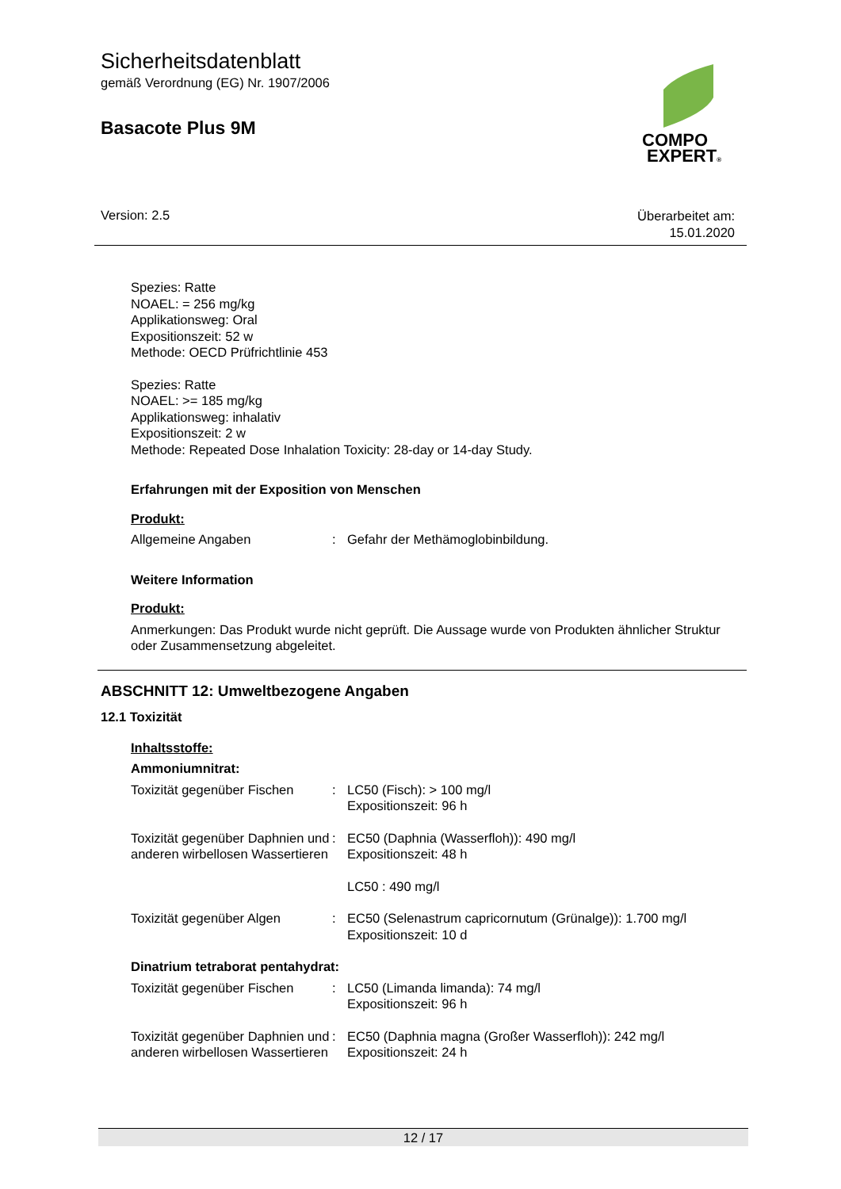Sicherheitsdatenblatt
gemäß Verordnung (EG) Nr. 1907/2006
Basacote Plus 9M
COMPO
EXPERT®
Version: 2.5
Überarbeitet am:
15.01.2020
Spezies: Ratte
NOAEL: = 256 mg/kg
Applikationsweg: Oral
Expositionszeit: 52 w
Methode: OECD Prüfrichtlinie 453
Spezies: Ratte
NOAEL: >= 185 mg/kg
Applikationsweg: inhalativ
Expositionszeit: 2 w
Methode: Repeated Dose Inhalation Toxicity: 28-day or 14-day Study.
Erfahrungen mit der Exposition von Menschen
Produkt:
Allgemeine Angaben : Gefahr der Methämoglobinbildung.
Weitere Information
Produkt:
Anmerkungen: Das Produkt wurde nicht geprüft. Die Aussage wurde von Produkten ähnlicher Struktur oder Zusammensetzung abgeleitet.
ABSCHNITT 12: Umweltbezogene Angaben
12.1 Toxizität
Inhaltsstoffe:
Ammoniumnitrat:
Toxizität gegenüber Fischen
: LC50 (Fisch): > 100 mg/l
Expositionszeit: 96 h
Toxizität gegenüber Daphnien und anderen wirbellosen Wassertieren
: EC50 (Daphnia (Wasserfloh)): 490 mg/l
Expositionszeit: 48 h
LC50 : 490 mg/l
Toxizität gegenüber Algen : EC50 (Selenastrum capricornutum (Grünalge)): 1.700 mg/l
Expositionszeit: 10 d
Dinatrium tetraborat pentahydrat:
Toxizität gegenüber Fischen
: LC50 (Limanda limanda): 74 mg/l
Expositionszeit: 96 h
Toxizität gegenüber Daphnien und anderen wirbellosen Wassertieren
: EC50 (Daphnia magna (Großer Wasserfloh)): 242 mg/l
Expositionszeit: 24 h
12 / 17